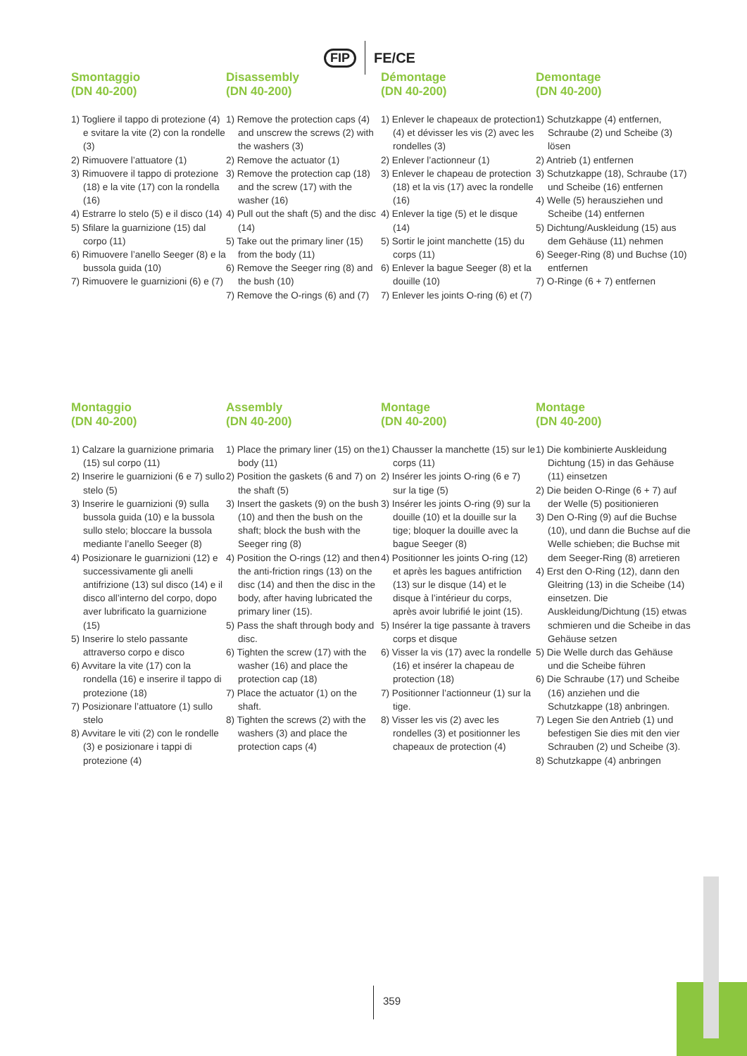FIP FE/CE
Smontaggio
(DN 40-200)
1) Togliere il tappo di protezione (4) e svitare la vite (2) con la rondelle (3)
2) Rimuovere l’attuatore (1)
3) Rimuovere il tappo di protezione (18) e la vite (17) con la rondella (16)
4) Estrarre lo stelo (5) e il disco (14)
5) Sfilare la guarnizione (15) dal corpo (11)
6) Rimuovere l’anello Seeger (8) e la bussola guida (10)
7) Rimuovere le guarnizioni (6) e (7)
Disassembly
(DN 40-200)
1) Remove the protection caps (4) and unscrew the screws (2) with the washers (3)
2) Remove the actuator (1)
3) Remove the protection cap (18) and the screw (17) with the washer (16)
4) Pull out the shaft (5) and the disc (14)
5) Take out the primary liner (15) from the body (11)
6) Remove the Seeger ring (8) and the bush (10)
7) Remove the O-rings (6) and (7)
Démontage
(DN 40-200)
1) Enlever le chapeaux de protection (4) et dévisser les vis (2) avec les rondelles (3)
2) Enlever l’actionneur (1)
3) Enlever le chapeau de protection (18) et la vis (17) avec la rondelle (16)
4) Enlever la tige (5) et le disque (14)
5) Sortir le joint manchette (15) du corps (11)
6) Enlever la bague Seeger (8) et la douille (10)
7) Enlever les joints O-ring (6) et (7)
Demontage
(DN 40-200)
1) Schutzkappe (4) entfernen, Schraube (2) und Scheibe (3) lösen
2) Antrieb (1) entfernen
3) Schutzkappe (18), Schraube (17) und Scheibe (16) entfernen
4) Welle (5) herausziehen und Scheibe (14) entfernen
5) Dichtung/Auskleidung (15) aus dem Gehäuse (11) nehmen
6) Seeger-Ring (8) und Buchse (10) entfernen
7) O-Ringe (6 + 7) entfernen
Montaggio
(DN 40-200)
1) Calzare la guarnizione primaria (15) sul corpo (11)
2) Inserire le guarnizioni (6 e 7) sullo stelo (5)
3) Inserire le guarnizioni (9) sulla bussola guida (10) e la bussola sullo stelo; bloccare la bussola mediante l’anello Seeger (8)
4) Posizionare le guarnizioni (12) e successivamente gli anelli antifrizione (13) sul disco (14) e il disco all’interno del corpo, dopo aver lubrificato la guarnizione (15)
5) Inserire lo stelo passante attraverso corpo e disco
6) Avvitare la vite (17) con la rondella (16) e inserire il tappo di protezione (18)
7) Posizionare l’attuatore (1) sullo stelo
8) Avvitare le viti (2) con le rondelle (3) e posizionare i tappi di protezione (4)
Assembly
(DN 40-200)
1) Place the primary liner (15) on the body (11)
2) Position the gaskets (6 and 7) on the shaft (5)
3) Insert the gaskets (9) on the bush (10) and then the bush on the shaft; block the bush with the Seeger ring (8)
4) Position the O-rings (12) and then the anti-friction rings (13) on the disc (14) and then the disc in the body, after having lubricated the primary liner (15).
5) Pass the shaft through body and disc.
6) Tighten the screw (17) with the washer (16) and place the protection cap (18)
7) Place the actuator (1) on the shaft.
8) Tighten the screws (2) with the washers (3) and place the protection caps (4)
Montage
(DN 40-200)
1) Chausser la manchette (15) sur le corps (11)
2) Insérer les joints O-ring (6 e 7) sur la tige (5)
3) Insérer les joints O-ring (9) sur la douille (10) et la douille sur la tige; bloquer la douille avec la bague Seeger (8)
4) Positionner les joints O-ring (12) et après les bagues antifriction (13) sur le disque (14) et le disque à l’intérieur du corps, après avoir lubrifié le joint (15).
5) Insérer la tige passante à travers corps et disque
6) Visser la vis (17) avec la rondelle (16) et insérer la chapeau de protection (18)
7) Positionner l’actionneur (1) sur la tige.
8) Visser les vis (2) avec les rondelles (3) et positionner les chapeaux de protection (4)
Montage
(DN 40-200)
1) Die kombinierte Auskleidung Dichtung (15) in das Gehäuse (11) einsetzen
2) Die beiden O-Ringe (6 + 7) auf der Welle (5) positionieren
3) Den O-Ring (9) auf die Buchse (10), und dann die Buchse auf die Welle schieben; die Buchse mit dem Seeger-Ring (8) arretieren
4) Erst den O-Ring (12), dann den Gleitring (13) in die Scheibe (14) einsetzen. Die Auskleidung/Dichtung (15) etwas schmieren und die Scheibe in das Gehäuse setzen
5) Die Welle durch das Gehäuse und die Scheibe führen
6) Die Schraube (17) und Scheibe (16) anziehen und die Schutzkappe (18) anbringen.
7) Legen Sie den Antrieb (1) und befestigen Sie dies mit den vier Schrauben (2) und Scheibe (3).
8) Schutzkappe (4) anbringen
359